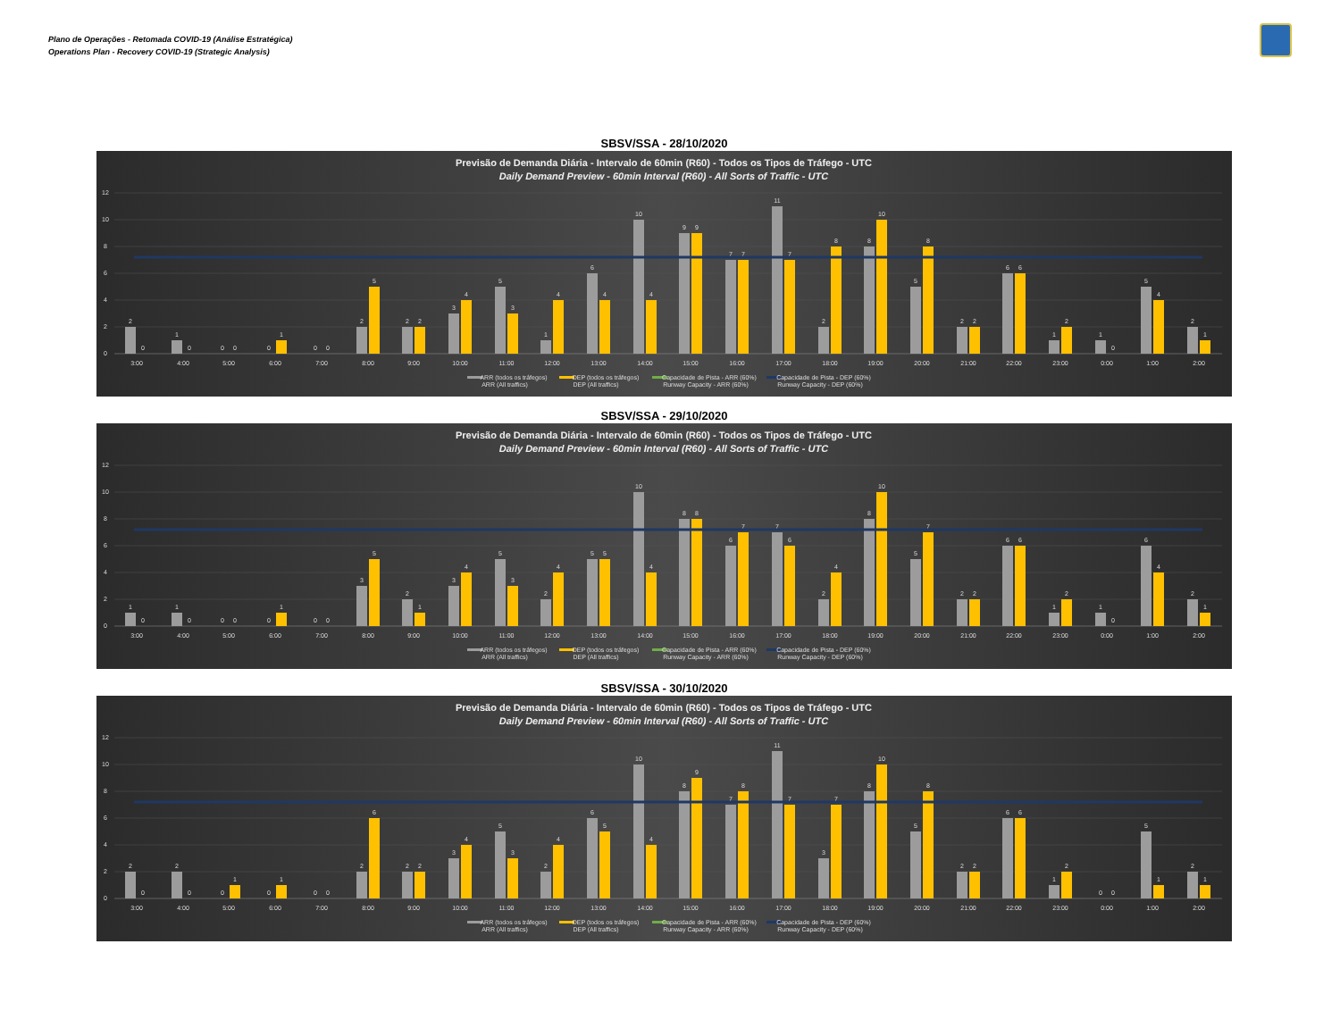Plano de Operações - Retomada COVID-19 (Análise Estratégica)
Operations Plan - Recovery COVID-19 (Strategic Analysis)
SBSV/SSA - 28/10/2020
Previsão de Demanda Diária - Intervalo de 60min (R60) - Todos os Tipos de Tráfego - UTC
Daily Demand Preview - 60min Interval (R60) - All Sorts of Traffic - UTC
12
10
8
6
4
2
0
2
0
3:00
1
0
4:00
0
0
5:00
0
1
6:00
0
0
7:00
2
5
8:00
2
2
9:00
3
4
10:00
5
3
11:00
1
4
12:00
6
4
13:00
10
4
14:00
9
9
15:00
7
7
16:00
11
7
17:00
2
8
18:00
8
10
19:00
5
8
20:00
2
2
21:00
6
6
22:00
1
2
23:00
1
0
0:00
5
4
1:00
2
1
2:00
ARR (todos os tráfegos)
ARR (All traffics)
DEP (todos os tráfegos)
DEP (All traffics)
Capacidade de Pista - ARR (60%)
Runway Capacity - ARR (60%)
Capacidade de Pista - DEP (60%)
Runway Capacity - DEP (60%)
SBSV/SSA - 29/10/2020
Previsão de Demanda Diária - Intervalo de 60min (R60) - Todos os Tipos de Tráfego - UTC
Daily Demand Preview - 60min Interval (R60) - All Sorts of Traffic - UTC
12
10
8
6
4
2
0
1
0
3:00
1
0
4:00
0
0
5:00
0
1
6:00
0
0
7:00
3
5
8:00
2
1
9:00
3
4
10:00
5
3
11:00
2
4
12:00
5
5
13:00
10
4
14:00
8
8
15:00
6
7
16:00
7
6
17:00
2
4
18:00
8
10
19:00
5
7
20:00
2
2
21:00
6
6
22:00
1
2
23:00
1
0
0:00
6
4
1:00
2
1
2:00
ARR (todos os tráfegos)
ARR (All traffics)
DEP (todos os tráfegos)
DEP (All traffics)
Capacidade de Pista - ARR (60%)
Runway Capacity - ARR (60%)
Capacidade de Pista - DEP (60%)
Runway Capacity - DEP (60%)
SBSV/SSA - 30/10/2020
Previsão de Demanda Diária - Intervalo de 60min (R60) - Todos os Tipos de Tráfego - UTC
Daily Demand Preview - 60min Interval (R60) - All Sorts of Traffic - UTC
12
10
8
6
4
2
0
2
0
3:00
2
0
4:00
0
1
5:00
0
1
6:00
0
0
7:00
2
6
8:00
2
2
9:00
3
4
10:00
5
3
11:00
2
4
12:00
6
5
13:00
10
4
14:00
8
9
15:00
7
8
16:00
11
7
17:00
3
7
18:00
8
10
19:00
5
8
20:00
2
2
21:00
6
6
22:00
1
2
23:00
0
0
0:00
5
1
1:00
2
1
2:00
ARR (todos os tráfegos)
ARR (All traffics)
DEP (todos os tráfegos)
DEP (All traffics)
Capacidade de Pista - ARR (60%)
Runway Capacity - ARR (60%)
Capacidade de Pista - DEP (60%)
Runway Capacity - DEP (60%)